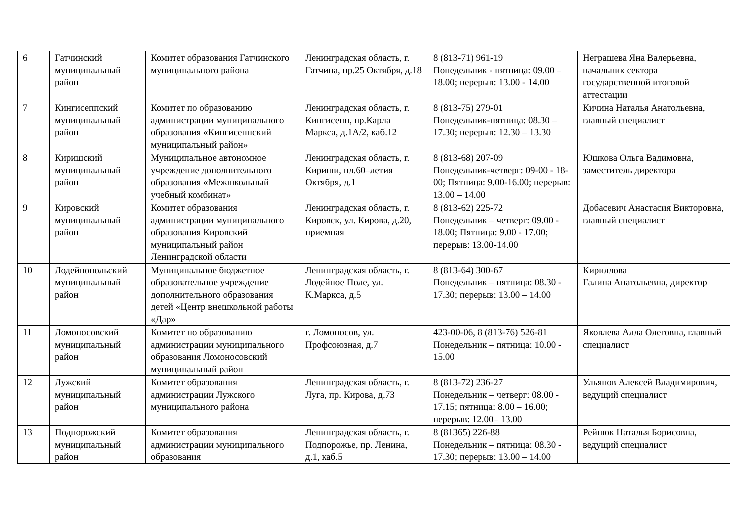| 6 | Гатчинский муниципальный район | Комитет образования Гатчинского муниципального района | Ленинградская область, г. Гатчина, пр.25 Октября, д.18 | 8 (813-71) 961-19 Понедельник - пятница: 09.00 – 18.00; перерыв: 13.00 - 14.00 | Неграшева Яна Валерьевна, начальник сектора государственной итоговой аттестации |
| 7 | Кингисеппский муниципальный район | Комитет по образованию администрации муниципального образования «Кингисеппский муниципальный район» | Ленинградская область, г. Кингисепп, пр.Карла Маркса, д.1А/2, каб.12 | 8 (813-75) 279-01 Понедельник-пятница: 08.30 – 17.30; перерыв: 12.30 – 13.30 | Кичина Наталья Анатольевна, главный специалист |
| 8 | Киришский муниципальный район | Муниципальное автономное учреждение дополнительного образования «Межшкольный учебный комбинат» | Ленинградская область, г. Кириши, пл.60–летия Октября, д.1 | 8 (813-68) 207-09 Понедельник-четверг: 09-00 - 18-00; Пятница: 9.00-16.00; перерыв: 13.00 – 14.00 | Юшкова Ольга Вадимовна, заместитель директора |
| 9 | Кировский муниципальный район | Комитет образования администрации муниципального образования Кировский муниципальный район Ленинградской области | Ленинградская область, г. Кировск, ул. Кирова, д.20, приемная | 8 (813-62) 225-72 Понедельник – четверг: 09.00 - 18.00; Пятница: 9.00 - 17.00; перерыв: 13.00-14.00 | Добасевич Анастасия Викторовна, главный специалист |
| 10 | Лодейнопольский муниципальный район | Муниципальное бюджетное образовательное учреждение дополнительного образования детей «Центр внешкольной работы «Дар» | Ленинградская область, г. Лодейное Поле, ул. К.Маркса, д.5 | 8 (813-64) 300-67 Понедельник – пятница: 08.30 - 17.30; перерыв: 13.00 – 14.00 | Кириллова Галина Анатольевна, директор |
| 11 | Ломоносовский муниципальный район | Комитет по образованию администрации муниципального образования Ломоносовский муниципальный район | г. Ломоносов, ул. Профсоюзная, д.7 | 423-00-06, 8 (813-76) 526-81 Понедельник – пятница: 10.00 - 15.00 | Яковлева Алла Олеговна, главный специалист |
| 12 | Лужский муниципальный район | Комитет образования администрации Лужского муниципального района | Ленинградская область, г. Луга, пр. Кирова, д.73 | 8 (813-72) 236-27 Понедельник – четверг: 08.00 - 17.15; пятница: 8.00 – 16.00; перерыв: 12.00– 13.00 | Ульянов Алексей Владимирович, ведущий специалист |
| 13 | Подпорожский муниципальный район | Комитет образования администрации муниципального образования | Ленинградская область, г. Подпорожье, пр. Ленина, д.1, каб.5 | 8 (81365) 226-88 Понедельник – пятница: 08.30 - 17.30; перерыв: 13.00 – 14.00 | Рейнюк Наталья Борисовна, ведущий специалист |